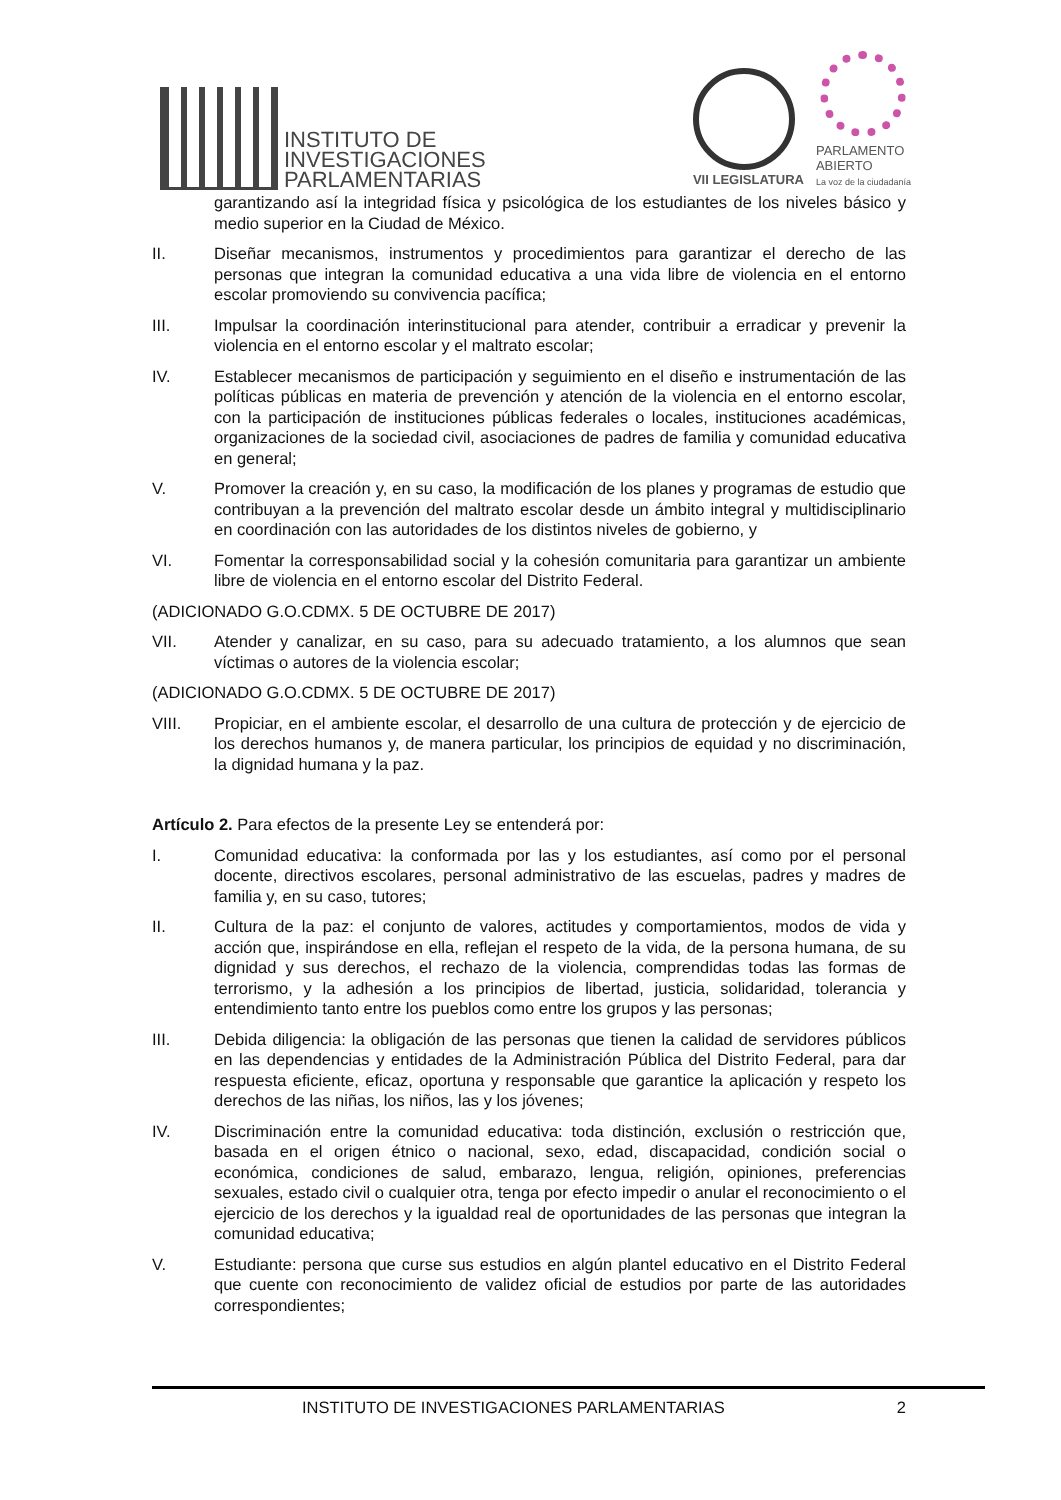INSTITUTO DE
INVESTIGACIONES
PARLAMENTARIAS
VII LEGISLATURA
PARLAMENTO
ABIERTO
La voz de la ciudadanía
garantizando así la integridad física y psicológica de los estudiantes de los niveles básico y medio superior en la Ciudad de México.
II. Diseñar mecanismos, instrumentos y procedimientos para garantizar el derecho de las personas que integran la comunidad educativa a una vida libre de violencia en el entorno escolar promoviendo su convivencia pacífica;
III. Impulsar la coordinación interinstitucional para atender, contribuir a erradicar y prevenir la violencia en el entorno escolar y el maltrato escolar;
IV. Establecer mecanismos de participación y seguimiento en el diseño e instrumentación de las políticas públicas en materia de prevención y atención de la violencia en el entorno escolar, con la participación de instituciones públicas federales o locales, instituciones académicas, organizaciones de la sociedad civil, asociaciones de padres de familia y comunidad educativa en general;
V. Promover la creación y, en su caso, la modificación de los planes y programas de estudio que contribuyan a la prevención del maltrato escolar desde un ámbito integral y multidisciplinario en coordinación con las autoridades de los distintos niveles de gobierno, y
VI. Fomentar la corresponsabilidad social y la cohesión comunitaria para garantizar un ambiente libre de violencia en el entorno escolar del Distrito Federal.
(ADICIONADO G.O.CDMX. 5 DE OCTUBRE DE 2017)
VII. Atender y canalizar, en su caso, para su adecuado tratamiento, a los alumnos que sean víctimas o autores de la violencia escolar;
(ADICIONADO G.O.CDMX. 5 DE OCTUBRE DE 2017)
VIII. Propiciar, en el ambiente escolar, el desarrollo de una cultura de protección y de ejercicio de los derechos humanos y, de manera particular, los principios de equidad y no discriminación, la dignidad humana y la paz.
Artículo 2. Para efectos de la presente Ley se entenderá por:
I. Comunidad educativa: la conformada por las y los estudiantes, así como por el personal docente, directivos escolares, personal administrativo de las escuelas, padres y madres de familia y, en su caso, tutores;
II. Cultura de la paz: el conjunto de valores, actitudes y comportamientos, modos de vida y acción que, inspirándose en ella, reflejan el respeto de la vida, de la persona humana, de su dignidad y sus derechos, el rechazo de la violencia, comprendidas todas las formas de terrorismo, y la adhesión a los principios de libertad, justicia, solidaridad, tolerancia y entendimiento tanto entre los pueblos como entre los grupos y las personas;
III. Debida diligencia: la obligación de las personas que tienen la calidad de servidores públicos en las dependencias y entidades de la Administración Pública del Distrito Federal, para dar respuesta eficiente, eficaz, oportuna y responsable que garantice la aplicación y respeto los derechos de las niñas, los niños, las y los jóvenes;
IV. Discriminación entre la comunidad educativa: toda distinción, exclusión o restricción que, basada en el origen étnico o nacional, sexo, edad, discapacidad, condición social o económica, condiciones de salud, embarazo, lengua, religión, opiniones, preferencias sexuales, estado civil o cualquier otra, tenga por efecto impedir o anular el reconocimiento o el ejercicio de los derechos y la igualdad real de oportunidades de las personas que integran la comunidad educativa;
V. Estudiante: persona que curse sus estudios en algún plantel educativo en el Distrito Federal que cuente con reconocimiento de validez oficial de estudios por parte de las autoridades correspondientes;
INSTITUTO DE INVESTIGACIONES PARLAMENTARIAS 2